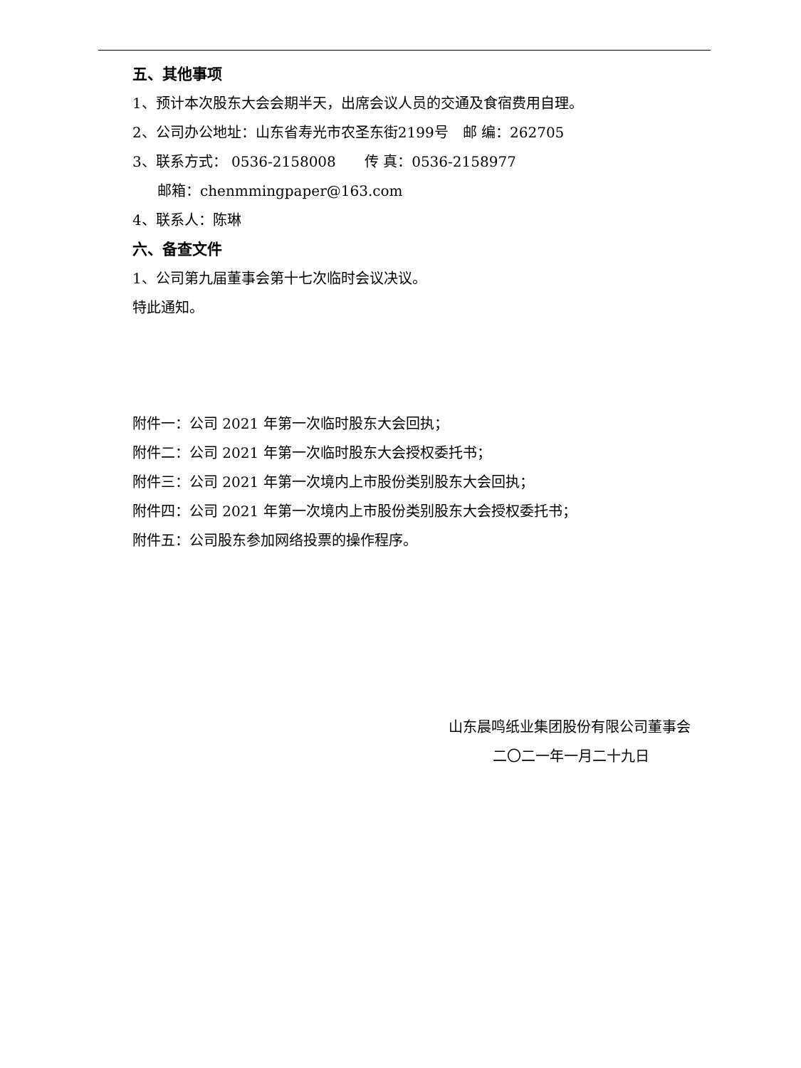五、其他事项
1、预计本次股东大会会期半天，出席会议人员的交通及食宿费用自理。
2、公司办公地址：山东省寿光市农圣东街2199号　邮 编：262705
3、联系方式： 0536-2158008　　传 真：0536-2158977
邮箱：chenmmingpaper@163.com
4、联系人：陈琳
六、备查文件
1、公司第九届董事会第十七次临时会议决议。
特此通知。
附件一：公司 2021 年第一次临时股东大会回执；
附件二：公司 2021 年第一次临时股东大会授权委托书；
附件三：公司 2021 年第一次境内上市股份类别股东大会回执；
附件四：公司 2021 年第一次境内上市股份类别股东大会授权委托书；
附件五：公司股东参加网络投票的操作程序。
山东晨鸣纸业集团股份有限公司董事会
二〇二一年一月二十九日